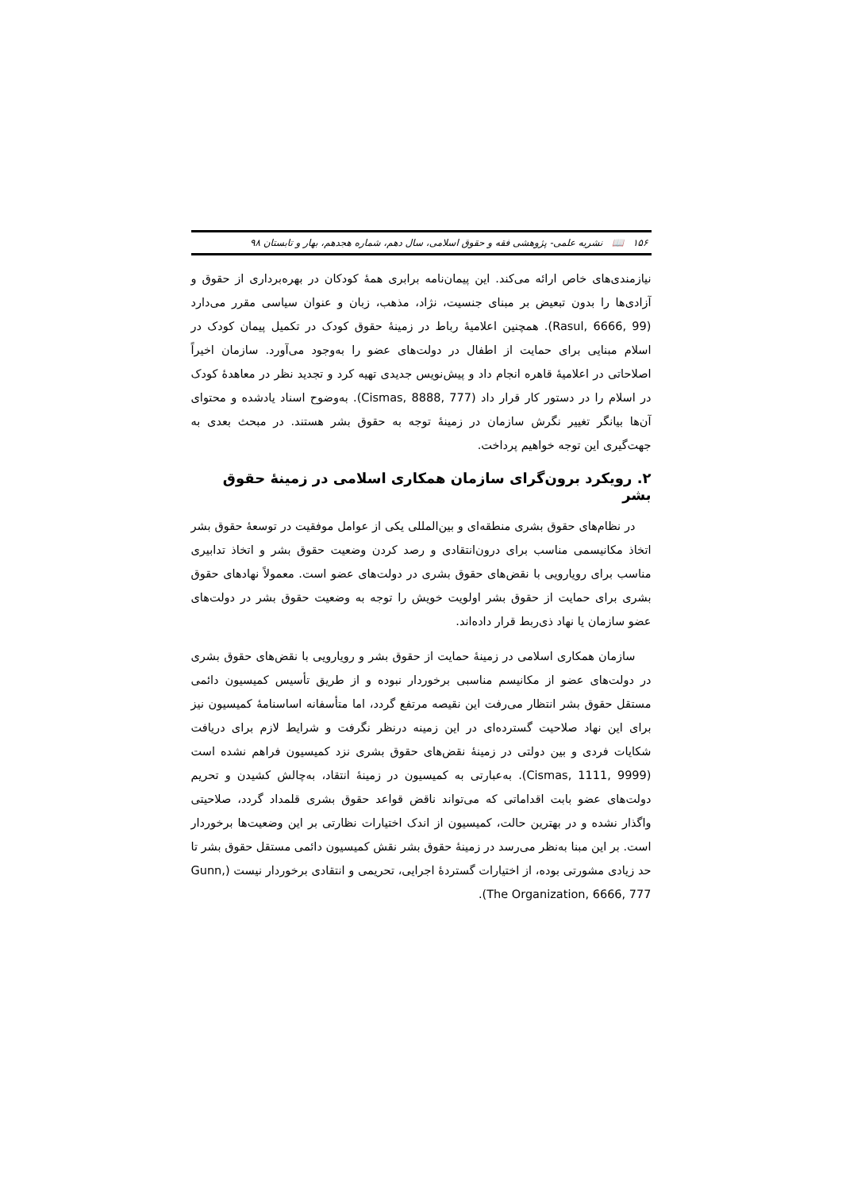۱۵۶ 📖 نشریه علمی- پژوهشی فقه و حقوق اسلامی، سال دهم، شماره هجدهم، بهار و تابستان ۹۸
نیازمندی‌های خاص ارائه می‌کند. این پیمان‌نامه برابری همهٔ کودکان در بهره‌برداری از حقوق و آزادی‌ها را بدون تبعیض بر مبنای جنسیت، نژاد، مذهب، زبان و عنوان سیاسی مقرر می‌دارد (Rasul, 6666, 99). همچنین اعلامیهٔ رباط در زمینهٔ حقوق کودک در تکمیل پیمان کودک در اسلام مبنایی برای حمایت از اطفال در دولت‌های عضو را به‌وجود می‌آورد. سازمان اخیراً اصلاحاتی در اعلامیهٔ قاهره انجام داد و پیش‌نویس جدیدی تهیه کرد و تجدید نظر در معاهدهٔ کودک در اسلام را در دستور کار قرار داد (Cismas, 8888, 777). به‌وضوح اسناد یادشده و محتوای آن‌ها بیانگر تغییر نگرش سازمان در زمینهٔ توجه به حقوق بشر هستند. در مبحث بعدی به جهت‌گیری این توجه خواهیم پرداخت.
۲. رویکرد برون‌گرای سازمان همکاری اسلامی در زمینهٔ حقوق بشر
در نظام‌های حقوق بشری منطقه‌ای و بین‌المللی یکی از عوامل موفقیت در توسعهٔ حقوق بشر اتخاذ مکانیسمی مناسب برای درون‌انتقادی و رصد کردن وضعیت حقوق بشر و اتخاذ تدابیری مناسب برای رویارویی با نقض‌های حقوق بشری در دولت‌های عضو است. معمولاً نهادهای حقوق بشری برای حمایت از حقوق بشر اولویت خویش را توجه به وضعیت حقوق بشر در دولت‌های عضو سازمان یا نهاد ذی‌ربط قرار داده‌اند.
سازمان همکاری اسلامی در زمینهٔ حمایت از حقوق بشر و رویارویی با نقض‌های حقوق بشری در دولت‌های عضو از مکانیسم مناسبی برخوردار نبوده و از طریق تأسیس کمیسیون دائمی مستقل حقوق بشر انتظار می‌رفت این نقیصه مرتفع گردد، اما متأسفانه اساسنامهٔ کمیسیون نیز برای این نهاد صلاحیت گسترده‌ای در این زمینه درنظر نگرفت و شرایط لازم برای دریافت شکایات فردی و بین دولتی در زمینهٔ نقض‌های حقوق بشری نزد کمیسیون فراهم نشده است (Cismas, 1111, 9999). به‌عبارتی به کمیسیون در زمینهٔ انتقاد، به‌چالش کشیدن و تحریم دولت‌های عضو بابت اقداماتی که می‌تواند ناقض قواعد حقوق بشری قلمداد گردد، صلاحیتی واگذار نشده و در بهترین حالت، کمیسیون از اندک اختیارات نظارتی بر این وضعیت‌ها برخوردار است. بر این مبنا به‌نظر می‌رسد در زمینهٔ حقوق بشر نقش کمیسیون دائمی مستقل حقوق بشر تا حد زیادی مشورتی بوده، از اختیارات گستردهٔ اجرایی، تحریمی و انتقادی برخوردار نیست (Gunn, The Organization, 6666, 777).